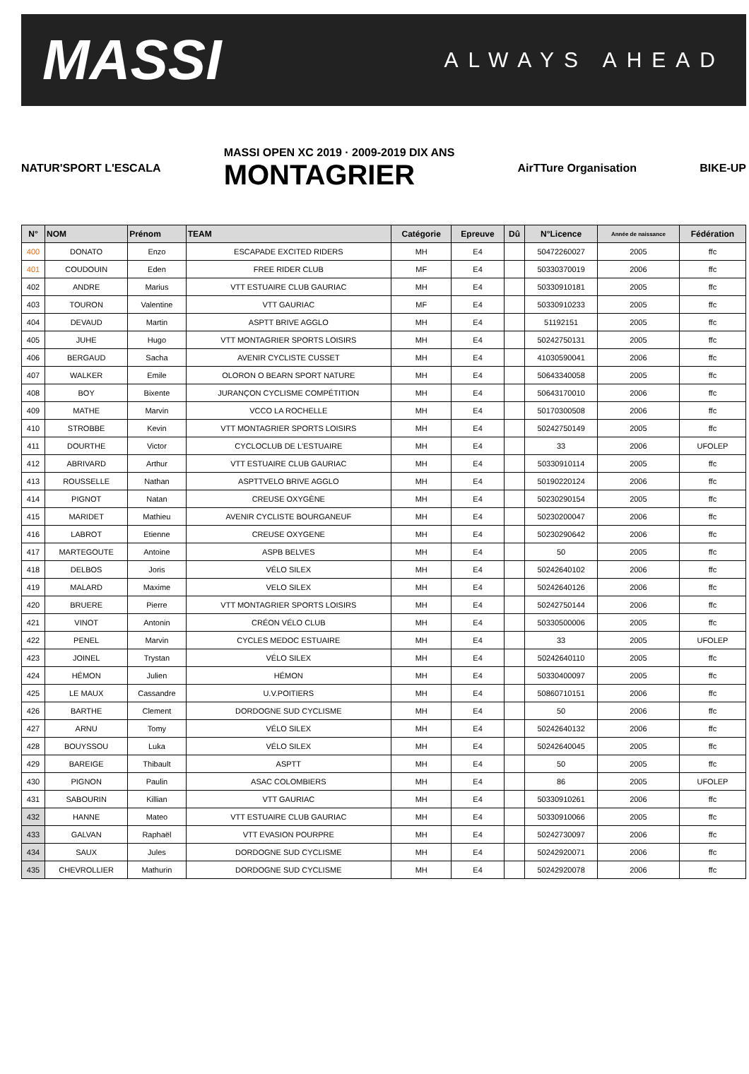MASSI ALWAYS AHEAD
NATUR'SPORT L'ESCALA
MASSI OPEN XC 2019 · 2009-2019 DIX ANS
MONTAGRIER
AirTTure Organisation BIKE-UP
| N° | NOM | Prénom | TEAM | Catégorie | Epreuve | Dû | N°Licence | Année de naissance | Fédération |
| --- | --- | --- | --- | --- | --- | --- | --- | --- | --- |
| 400 | DONATO | Enzo | ESCAPADE EXCITED RIDERS | MH | E4 | | 50472260027 | 2005 | ffc |
| 401 | COUDOUIN | Eden | FREE RIDER CLUB | MF | E4 | | 50330370019 | 2006 | ffc |
| 402 | ANDRE | Marius | VTT ESTUAIRE CLUB GAURIAC | MH | E4 | | 50330910181 | 2005 | ffc |
| 403 | TOURON | Valentine | VTT GAURIAC | MF | E4 | | 50330910233 | 2005 | ffc |
| 404 | DEVAUD | Martin | ASPTT BRIVE AGGLO | MH | E4 | | 51192151 | 2005 | ffc |
| 405 | JUHE | Hugo | VTT MONTAGRIER SPORTS LOISIRS | MH | E4 | | 50242750131 | 2005 | ffc |
| 406 | BERGAUD | Sacha | AVENIR CYCLISTE CUSSET | MH | E4 | | 41030590041 | 2006 | ffc |
| 407 | WALKER | Emile | OLORON O BEARN SPORT NATURE | MH | E4 | | 50643340058 | 2005 | ffc |
| 408 | BOY | Bixente | JURANÇON CYCLISME COMPÉTITION | MH | E4 | | 50643170010 | 2006 | ffc |
| 409 | MATHE | Marvin | VCCO LA ROCHELLE | MH | E4 | | 50170300508 | 2006 | ffc |
| 410 | STROBBE | Kevin | VTT MONTAGRIER SPORTS LOISIRS | MH | E4 | | 50242750149 | 2005 | ffc |
| 411 | DOURTHE | Victor | CYCLOCLUB DE L'ESTUAIRE | MH | E4 | | 33 | 2006 | UFOLEP |
| 412 | ABRIVARD | Arthur | VTT ESTUAIRE CLUB GAURIAC | MH | E4 | | 50330910114 | 2005 | ffc |
| 413 | ROUSSELLE | Nathan | ASPTTVELO BRIVE AGGLO | MH | E4 | | 50190220124 | 2006 | ffc |
| 414 | PIGNOT | Natan | CREUSE OXYGÈNE | MH | E4 | | 50230290154 | 2005 | ffc |
| 415 | MARIDET | Mathieu | AVENIR CYCLISTE BOURGANEUF | MH | E4 | | 50230200047 | 2006 | ffc |
| 416 | LABROT | Etienne | CREUSE OXYGENE | MH | E4 | | 50230290642 | 2006 | ffc |
| 417 | MARTEGOUTE | Antoine | ASPB BELVES | MH | E4 | | 50 | 2005 | ffc |
| 418 | DELBOS | Joris | VÉLO SILEX | MH | E4 | | 50242640102 | 2006 | ffc |
| 419 | MALARD | Maxime | VELO SILEX | MH | E4 | | 50242640126 | 2006 | ffc |
| 420 | BRUERE | Pierre | VTT MONTAGRIER SPORTS LOISIRS | MH | E4 | | 50242750144 | 2006 | ffc |
| 421 | VINOT | Antonin | CRÉON VÉLO CLUB | MH | E4 | | 50330500006 | 2005 | ffc |
| 422 | PENEL | Marvin | CYCLES MEDOC ESTUAIRE | MH | E4 | | 33 | 2005 | UFOLEP |
| 423 | JOINEL | Trystan | VÉLO SILEX | MH | E4 | | 50242640110 | 2005 | ffc |
| 424 | HÉMON | Julien | HÉMON | MH | E4 | | 50330400097 | 2005 | ffc |
| 425 | LE MAUX | Cassandre | U.V.POITIERS | MH | E4 | | 50860710151 | 2006 | ffc |
| 426 | BARTHE | Clement | DORDOGNE SUD CYCLISME | MH | E4 | | 50 | 2006 | ffc |
| 427 | ARNU | Tomy | VÉLO SILEX | MH | E4 | | 50242640132 | 2006 | ffc |
| 428 | BOUYSSOU | Luka | VÉLO SILEX | MH | E4 | | 50242640045 | 2005 | ffc |
| 429 | BAREIGE | Thibault | ASPTT | MH | E4 | | 50 | 2005 | ffc |
| 430 | PIGNON | Paulin | ASAC COLOMBIERS | MH | E4 | | 86 | 2005 | UFOLEP |
| 431 | SABOURIN | Killian | VTT GAURIAC | MH | E4 | | 50330910261 | 2006 | ffc |
| 432 | HANNE | Mateo | VTT ESTUAIRE CLUB GAURIAC | MH | E4 | | 50330910066 | 2005 | ffc |
| 433 | GALVAN | Raphaël | VTT EVASION POURPRE | MH | E4 | | 50242730097 | 2006 | ffc |
| 434 | SAUX | Jules | DORDOGNE SUD CYCLISME | MH | E4 | | 50242920071 | 2006 | ffc |
| 435 | CHEVROLLIER | Mathurin | DORDOGNE SUD CYCLISME | MH | E4 | | 50242920078 | 2006 | ffc |